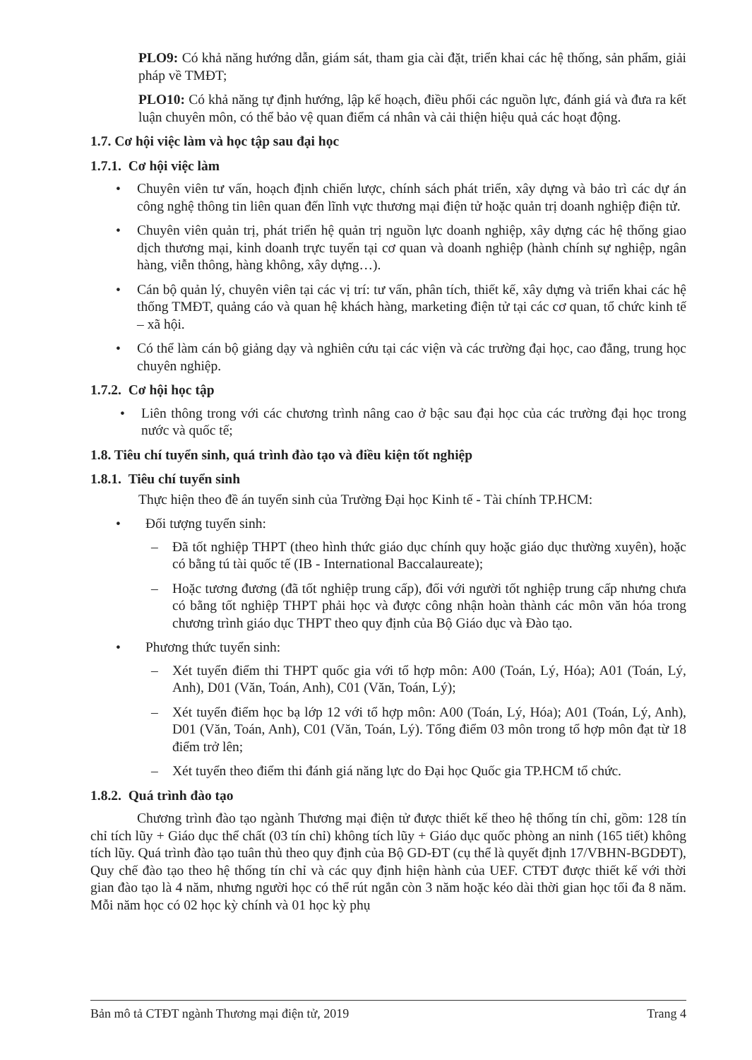PLO9: Có khả năng hướng dẫn, giám sát, tham gia cài đặt, triển khai các hệ thống, sản phẩm, giải pháp về TMĐT;
PLO10: Có khả năng tự định hướng, lập kế hoạch, điều phối các nguồn lực, đánh giá và đưa ra kết luận chuyên môn, có thể bảo vệ quan điểm cá nhân và cải thiện hiệu quả các hoạt động.
1.7. Cơ hội việc làm và học tập sau đại học
1.7.1. Cơ hội việc làm
• Chuyên viên tư vấn, hoạch định chiến lược, chính sách phát triển, xây dựng và bảo trì các dự án công nghệ thông tin liên quan đến lĩnh vực thương mại điện tử hoặc quản trị doanh nghiệp điện tử.
• Chuyên viên quản trị, phát triển hệ quản trị nguồn lực doanh nghiệp, xây dựng các hệ thống giao dịch thương mại, kinh doanh trực tuyến tại cơ quan và doanh nghiệp (hành chính sự nghiệp, ngân hàng, viễn thông, hàng không, xây dựng…).
• Cán bộ quản lý, chuyên viên tại các vị trí: tư vấn, phân tích, thiết kế, xây dựng và triển khai các hệ thống TMĐT, quảng cáo và quan hệ khách hàng, marketing điện tử tại các cơ quan, tổ chức kinh tế – xã hội.
• Có thể làm cán bộ giảng dạy và nghiên cứu tại các viện và các trường đại học, cao đẳng, trung học chuyên nghiệp.
1.7.2. Cơ hội học tập
• Liên thông trong với các chương trình nâng cao ở bậc sau đại học của các trường đại học trong nước và quốc tế;
1.8. Tiêu chí tuyển sinh, quá trình đào tạo và điều kiện tốt nghiệp
1.8.1. Tiêu chí tuyển sinh
Thực hiện theo đề án tuyển sinh của Trường Đại học Kinh tế - Tài chính TP.HCM:
• Đối tượng tuyển sinh:
– Đã tốt nghiệp THPT (theo hình thức giáo dục chính quy hoặc giáo dục thường xuyên), hoặc có bằng tú tài quốc tế (IB - International Baccalaureate);
– Hoặc tương đương (đã tốt nghiệp trung cấp), đối với người tốt nghiệp trung cấp nhưng chưa có bằng tốt nghiệp THPT phải học và được công nhận hoàn thành các môn văn hóa trong chương trình giáo dục THPT theo quy định của Bộ Giáo dục và Đào tạo.
• Phương thức tuyển sinh:
– Xét tuyển điểm thi THPT quốc gia với tổ hợp môn: A00 (Toán, Lý, Hóa); A01 (Toán, Lý, Anh), D01 (Văn, Toán, Anh), C01 (Văn, Toán, Lý);
– Xét tuyển điểm học bạ lớp 12 với tổ hợp môn: A00 (Toán, Lý, Hóa); A01 (Toán, Lý, Anh), D01 (Văn, Toán, Anh), C01 (Văn, Toán, Lý). Tổng điểm 03 môn trong tổ hợp môn đạt từ 18 điểm trở lên;
– Xét tuyển theo điểm thi đánh giá năng lực do Đại học Quốc gia TP.HCM tổ chức.
1.8.2. Quá trình đào tạo
Chương trình đào tạo ngành Thương mại điện tử được thiết kế theo hệ thống tín chỉ, gồm: 128 tín chỉ tích lũy + Giáo dục thể chất (03 tín chỉ) không tích lũy + Giáo dục quốc phòng an ninh (165 tiết) không tích lũy. Quá trình đào tạo tuân thủ theo quy định của Bộ GD-ĐT (cụ thể là quyết định 17/VBHN-BGDĐT), Quy chế đào tạo theo hệ thống tín chỉ và các quy định hiện hành của UEF. CTĐT được thiết kế với thời gian đào tạo là 4 năm, nhưng người học có thể rút ngắn còn 3 năm hoặc kéo dài thời gian học tối đa 8 năm. Mỗi năm học có 02 học kỳ chính và 01 học kỳ phụ
Bản mô tả CTĐT ngành Thương mại điện tử, 2019 Trang 4